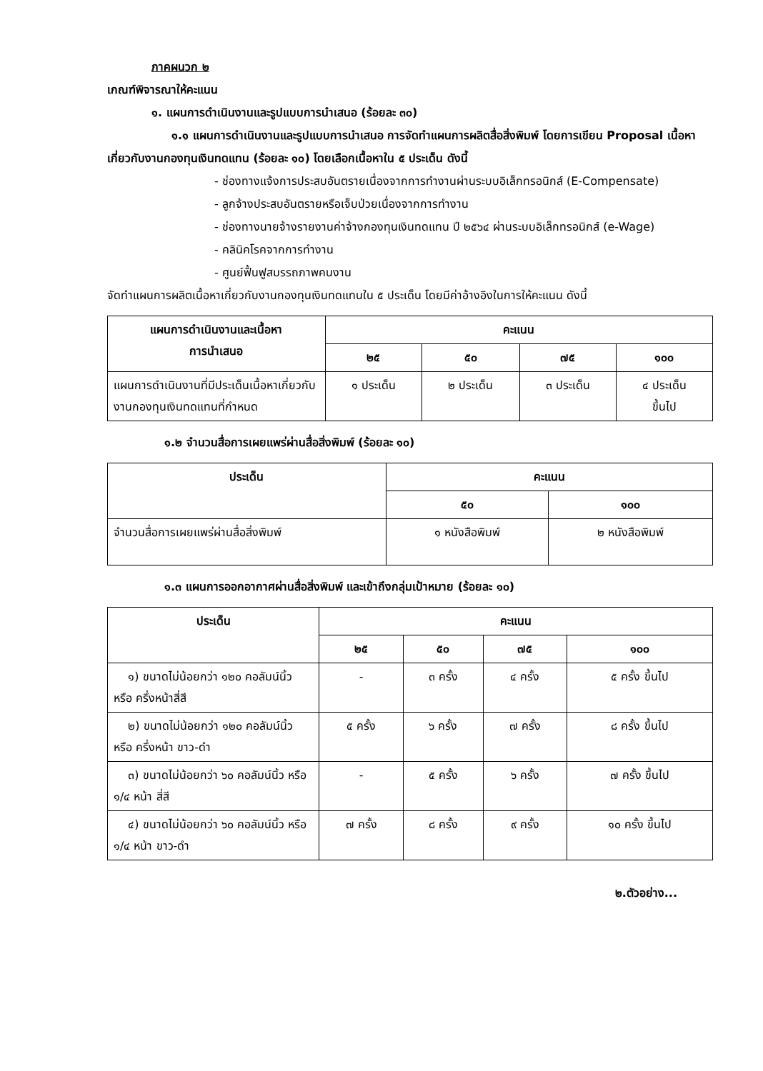ภาคผนวก ๒
เกณฑ์พิจารณาให้คะแนน
๑. แผนการดำเนินงานและรูปแบบการนำเสนอ (ร้อยละ ๓๐)
๑.๑ แผนการดำเนินงานและรูปแบบการนำเสนอ การจัดทำแผนการผลิตสื่อสิ่งพิมพ์ โดยการเขียน Proposal เนื้อหาเกี่ยวกับงานกองทุนเงินทดแทน (ร้อยละ ๑๐) โดยเลือกเนื้อหาใน ๕ ประเด็น ดังนี้
- ช่องทางแจ้งการประสบอันตรายเนื่องจากการทำงานผ่านระบบอิเล็กทรอนิกส์ (E-Compensate)
- ลูกจ้างประสบอันตรายหรือเจ็บป่วยเนื่องจากการทำงาน
- ช่องทางนายจ้างรายงานค่าจ้างกองทุนเงินทดแทน ปี ๒๕๖๔ ผ่านระบบอิเล็กทรอนิกส์ (e-Wage)
- คลินิคโรคจากการทำงาน
- ศูนย์ฟื้นฟูสมรรถภาพคนงาน
จัดทำแผนการผลิตเนื้อหาเกี่ยวกับงานกองทุนเงินทดแทนใน ๕ ประเด็น โดยมีค่าอ้างอิงในการให้คะแนน ดังนี้
| แผนการดำเนินงานและเนื้อหา การนำเสนอ | คะแนน | | | |
| --- | --- | --- | --- | --- |
| | ๒๕ | ๕๐ | ๗๕ | ๑๐๐ |
| แผนการดำเนินงานที่มีประเด็นเนื้อหาเกี่ยวกับงานกองทุนเงินทดแทนที่กำหนด | ๑ ประเด็น | ๒ ประเด็น | ๓ ประเด็น | ๔ ประเด็น ขึ้นไป |
๑.๒ จำนวนสื่อการเผยแพร่ผ่านสื่อสิ่งพิมพ์ (ร้อยละ ๑๐)
| ประเด็น | คะแนน | |
| --- | --- | --- |
| | ๕๐ | ๑๐๐ |
| จำนวนสื่อการเผยแพร่ผ่านสื่อสิ่งพิมพ์ | ๑ หนังสือพิมพ์ | ๒ หนังสือพิมพ์ |
๑.๓ แผนการออกอากาศผ่านสื่อสิ่งพิมพ์ และเข้าถึงกลุ่มเป้าหมาย (ร้อยละ ๑๐)
| ประเด็น | คะแนน | | | |
| --- | --- | --- | --- | --- |
| | ๒๕ | ๕๐ | ๗๕ | ๑๐๐ |
| ๑) ขนาดไม่น้อยกว่า ๑๒๐ คอลัมน์นิ้ว หรือ ครึ่งหน้าสี่สี | - | ๓ ครั้ง | ๔ ครั้ง | ๕ ครั้ง ขึ้นไป |
| ๒) ขนาดไม่น้อยกว่า ๑๒๐ คอลัมน์นิ้ว หรือ ครึ่งหน้า ขาว-ดำ | ๕ ครั้ง | ๖ ครั้ง | ๗ ครั้ง | ๘ ครั้ง ขึ้นไป |
| ๓) ขนาดไม่น้อยกว่า ๖๐ คอลัมน์นิ้ว หรือ ๑/๔ หน้า สี่สี | - | ๕ ครั้ง | ๖ ครั้ง | ๗ ครั้ง ขึ้นไป |
| ๔) ขนาดไม่น้อยกว่า ๖๐ คอลัมน์นิ้ว หรือ ๑/๔ หน้า ขาว-ดำ | ๗ ครั้ง | ๘ ครั้ง | ๙ ครั้ง | ๑๐ ครั้ง ขึ้นไป |
๒.ตัวอย่าง...